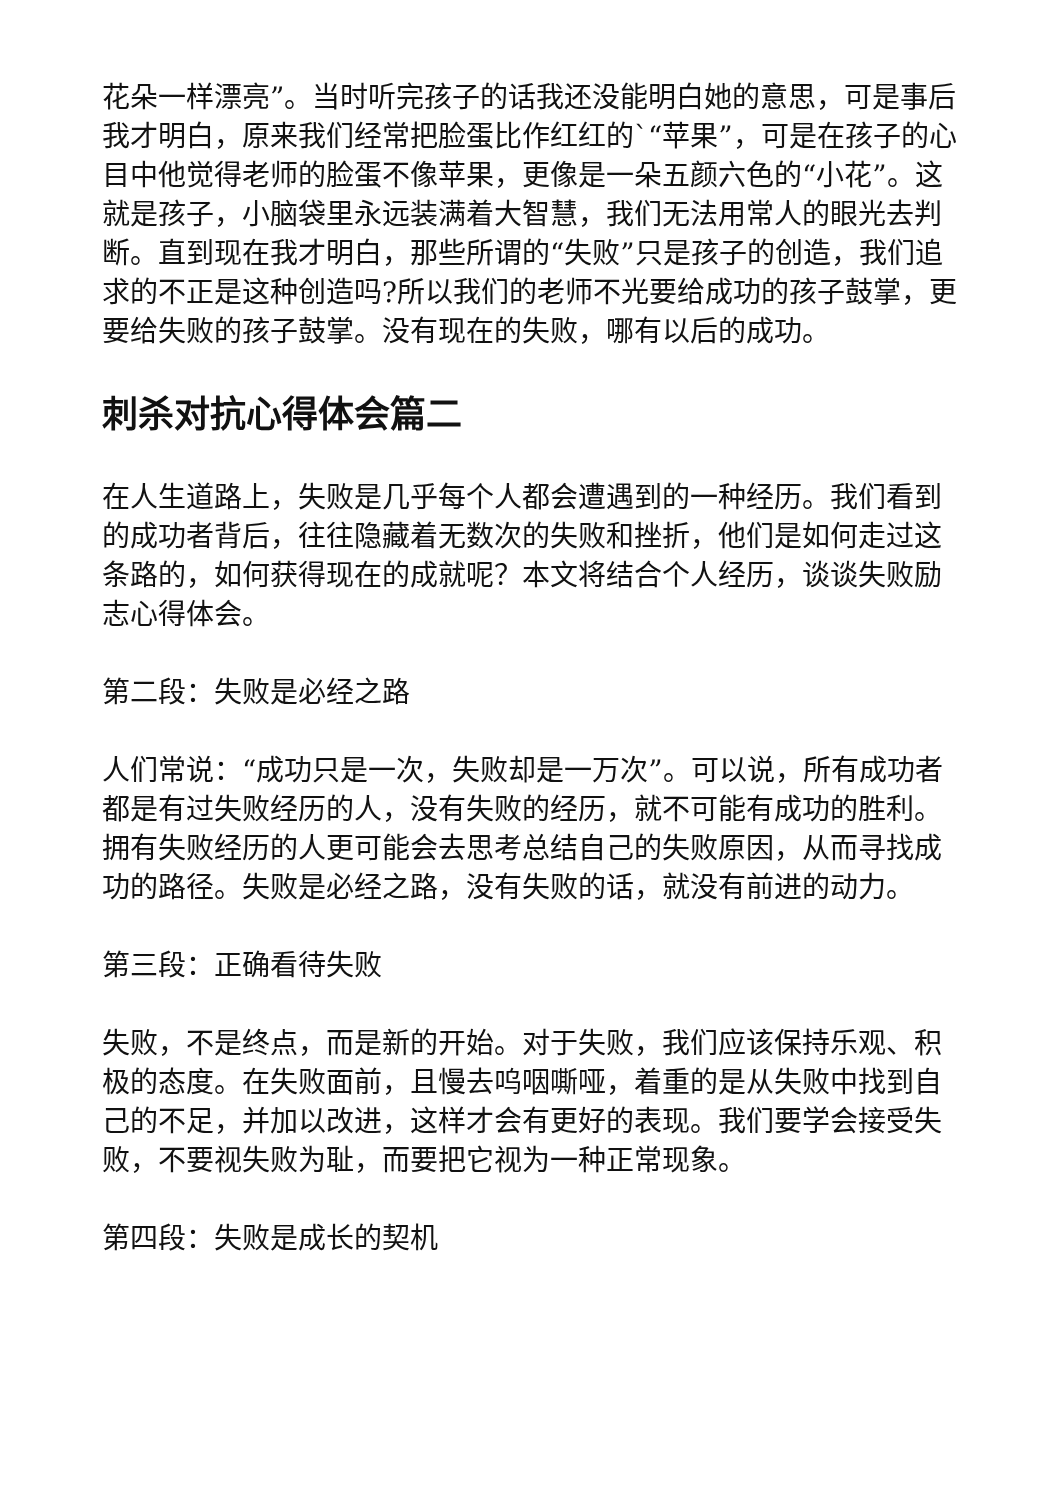花朵一样漂亮”。当时听完孩子的话我还没能明白她的意思，可是事后我才明白，原来我们经常把脸蛋比作红红的`“苹果”，可是在孩子的心目中他觉得老师的脸蛋不像苹果，更像是一朵五颜六色的“小花”。这就是孩子，小脑袋里永远装满着大智慧，我们无法用常人的眼光去判断。直到现在我才明白，那些所谓的“失败”只是孩子的创造，我们追求的不正是这种创造吗?所以我们的老师不光要给成功的孩子鼓掌，更要给失败的孩子鼓掌。没有现在的失败，哪有以后的成功。
刺杀对抗心得体会篇二
在人生道路上，失败是几乎每个人都会遭遇到的一种经历。我们看到的成功者背后，往往隐藏着无数次的失败和挫折，他们是如何走过这条路的，如何获得现在的成就呢？本文将结合个人经历，谈谈失败励志心得体会。
第二段：失败是必经之路
人们常说：“成功只是一次，失败却是一万次”。可以说，所有成功者都是有过失败经历的人，没有失败的经历，就不可能有成功的胜利。拥有失败经历的人更可能会去思考总结自己的失败原因，从而寻找成功的路径。失败是必经之路，没有失败的话，就没有前进的动力。
第三段：正确看待失败
失败，不是终点，而是新的开始。对于失败，我们应该保持乐观、积极的态度。在失败面前，且慢去呜咽嘶哑，着重的是从失败中找到自己的不足，并加以改进，这样才会有更好的表现。我们要学会接受失败，不要视失败为耻，而要把它视为一种正常现象。
第四段：失败是成长的契机